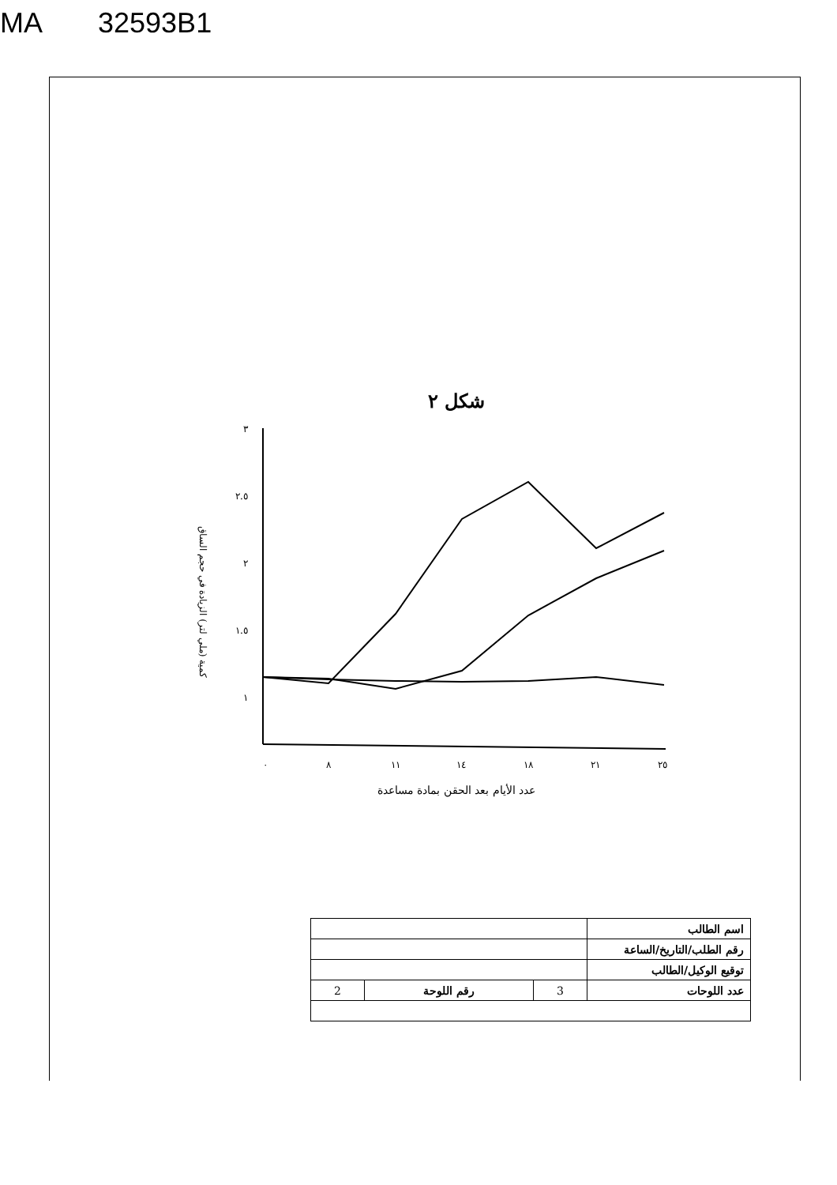MA 32593B1
شكل ٢
كمية (ملي لتر) الزيادة في حجم الساق
٣
٢.٥
٢
١.٥
١
٠
٨
١١
١٤
١٨
٢١
٢٥
عدد الأيام بعد الحقن بمادة مساعدة
| اسم الطالب | | | |
| رقم الطلب/التاريخ/الساعة | | | |
| توقيع الوكيل/الطالب | | | |
| عدد اللوحات | 3 | رقم اللوحة | 2 |